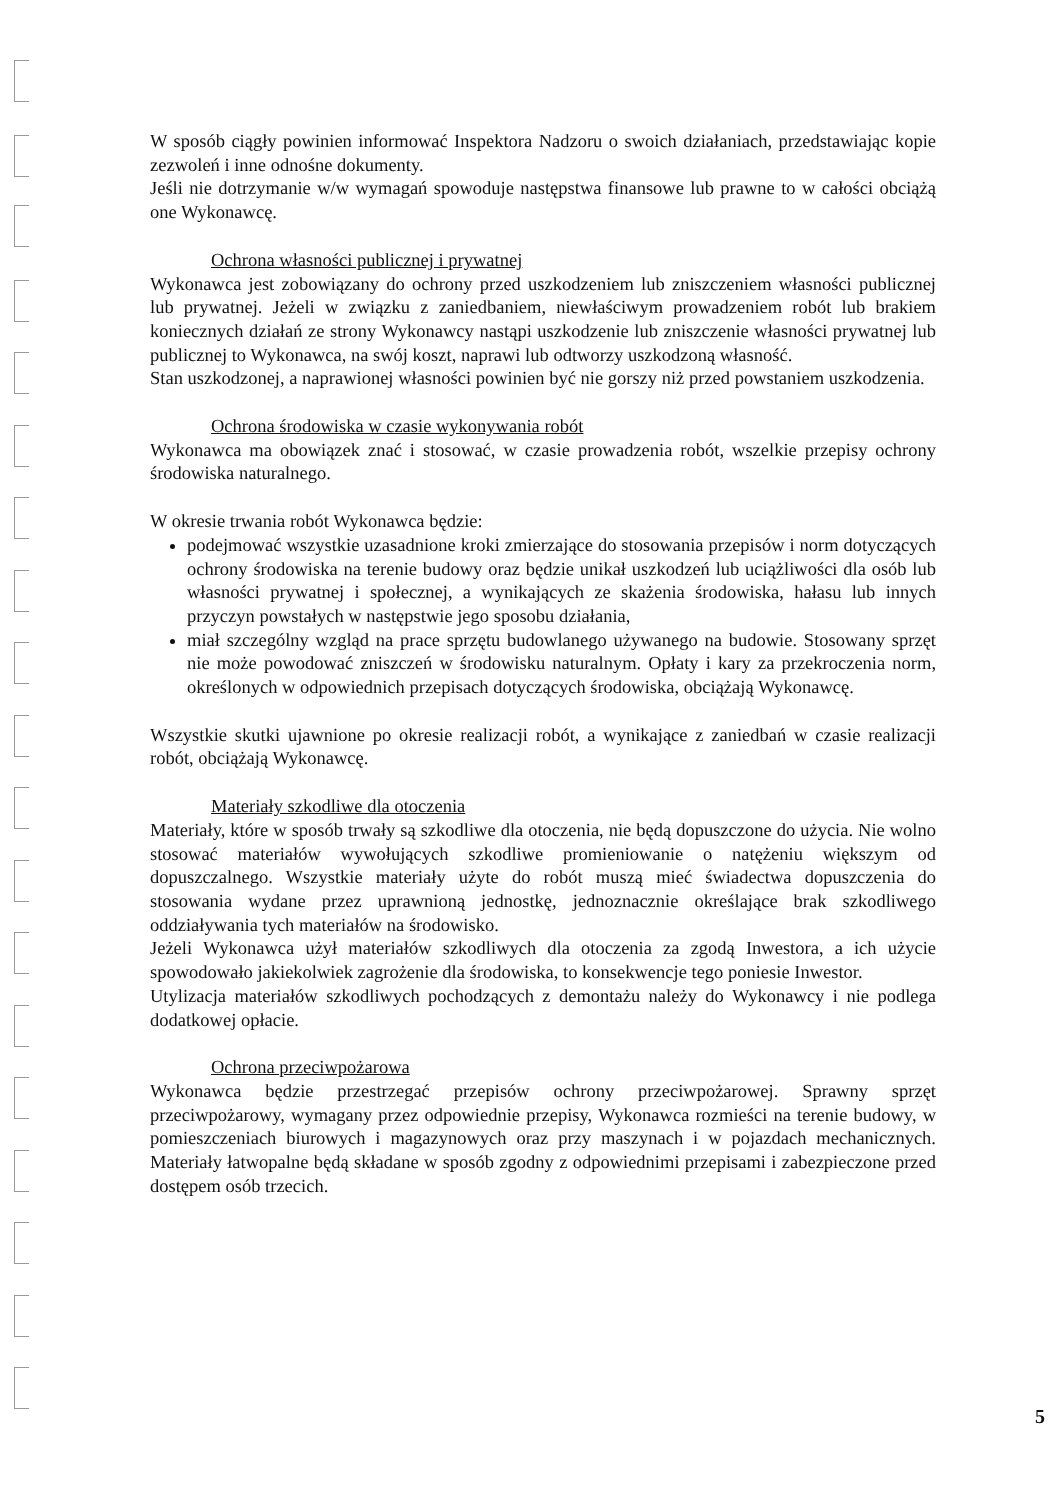W sposób ciągły powinien informować Inspektora Nadzoru o swoich działaniach, przedstawiając kopie zezwoleń i inne odnośne dokumenty.
Jeśli nie dotrzymanie w/w wymagań spowoduje następstwa finansowe lub prawne to w całości obciążą one Wykonawcę.
Ochrona własności publicznej i prywatnej
Wykonawca jest zobowiązany do ochrony przed uszkodzeniem lub zniszczeniem własności publicznej lub prywatnej. Jeżeli w związku z zaniedbaniem, niewłaściwym prowadzeniem robót lub brakiem koniecznych działań ze strony Wykonawcy nastąpi uszkodzenie lub zniszczenie własności prywatnej lub publicznej to Wykonawca, na swój koszt, naprawi lub odtworzy uszkodzoną własność.
Stan uszkodzonej, a naprawionej własności powinien być nie gorszy niż przed powstaniem uszkodzenia.
Ochrona środowiska w czasie wykonywania robót
Wykonawca ma obowiązek znać i stosować, w czasie prowadzenia robót, wszelkie przepisy ochrony środowiska naturalnego.
W okresie trwania robót Wykonawca będzie:
podejmować wszystkie uzasadnione kroki zmierzające do stosowania przepisów i norm dotyczących ochrony środowiska na terenie budowy oraz będzie unikał uszkodzeń lub uciążliwości dla osób lub własności prywatnej i społecznej, a wynikających ze skażenia środowiska, hałasu lub innych przyczyn powstałych w następstwie jego sposobu działania,
miał szczególny wzgląd na prace sprzętu budowlanego używanego na budowie. Stosowany sprzęt nie może powodować zniszczeń w środowisku naturalnym. Opłaty i kary za przekroczenia norm, określonych w odpowiednich przepisach dotyczących środowiska, obciążają Wykonawcę.
Wszystkie skutki ujawnione po okresie realizacji robót, a wynikające z zaniedbań w czasie realizacji robót, obciążają Wykonawcę.
Materiały szkodliwe dla otoczenia
Materiały, które w sposób trwały są szkodliwe dla otoczenia, nie będą dopuszczone do użycia. Nie wolno stosować materiałów wywołujących szkodliwe promieniowanie o natężeniu większym od dopuszczalnego. Wszystkie materiały użyte do robót muszą mieć świadectwa dopuszczenia do stosowania wydane przez uprawnioną jednostkę, jednoznacznie określające brak szkodliwego oddziaływania tych materiałów na środowisko.
Jeżeli Wykonawca użył materiałów szkodliwych dla otoczenia za zgodą Inwestora, a ich użycie spowodowało jakiekolwiek zagrożenie dla środowiska, to konsekwencje tego poniesie Inwestor.
Utylizacja materiałów szkodliwych pochodzących z demontażu należy do Wykonawcy i nie podlega dodatkowej opłacie.
Ochrona przeciwpożarowa
Wykonawca będzie przestrzegać przepisów ochrony przeciwpożarowej. Sprawny sprzęt przeciwpożarowy, wymagany przez odpowiednie przepisy, Wykonawca rozmieści na terenie budowy, w pomieszczeniach biurowych i magazynowych oraz przy maszynach i w pojazdach mechanicznych. Materiały łatwopalne będą składane w sposób zgodny z odpowiednimi przepisami i zabezpieczone przed dostępem osób trzecich.
5